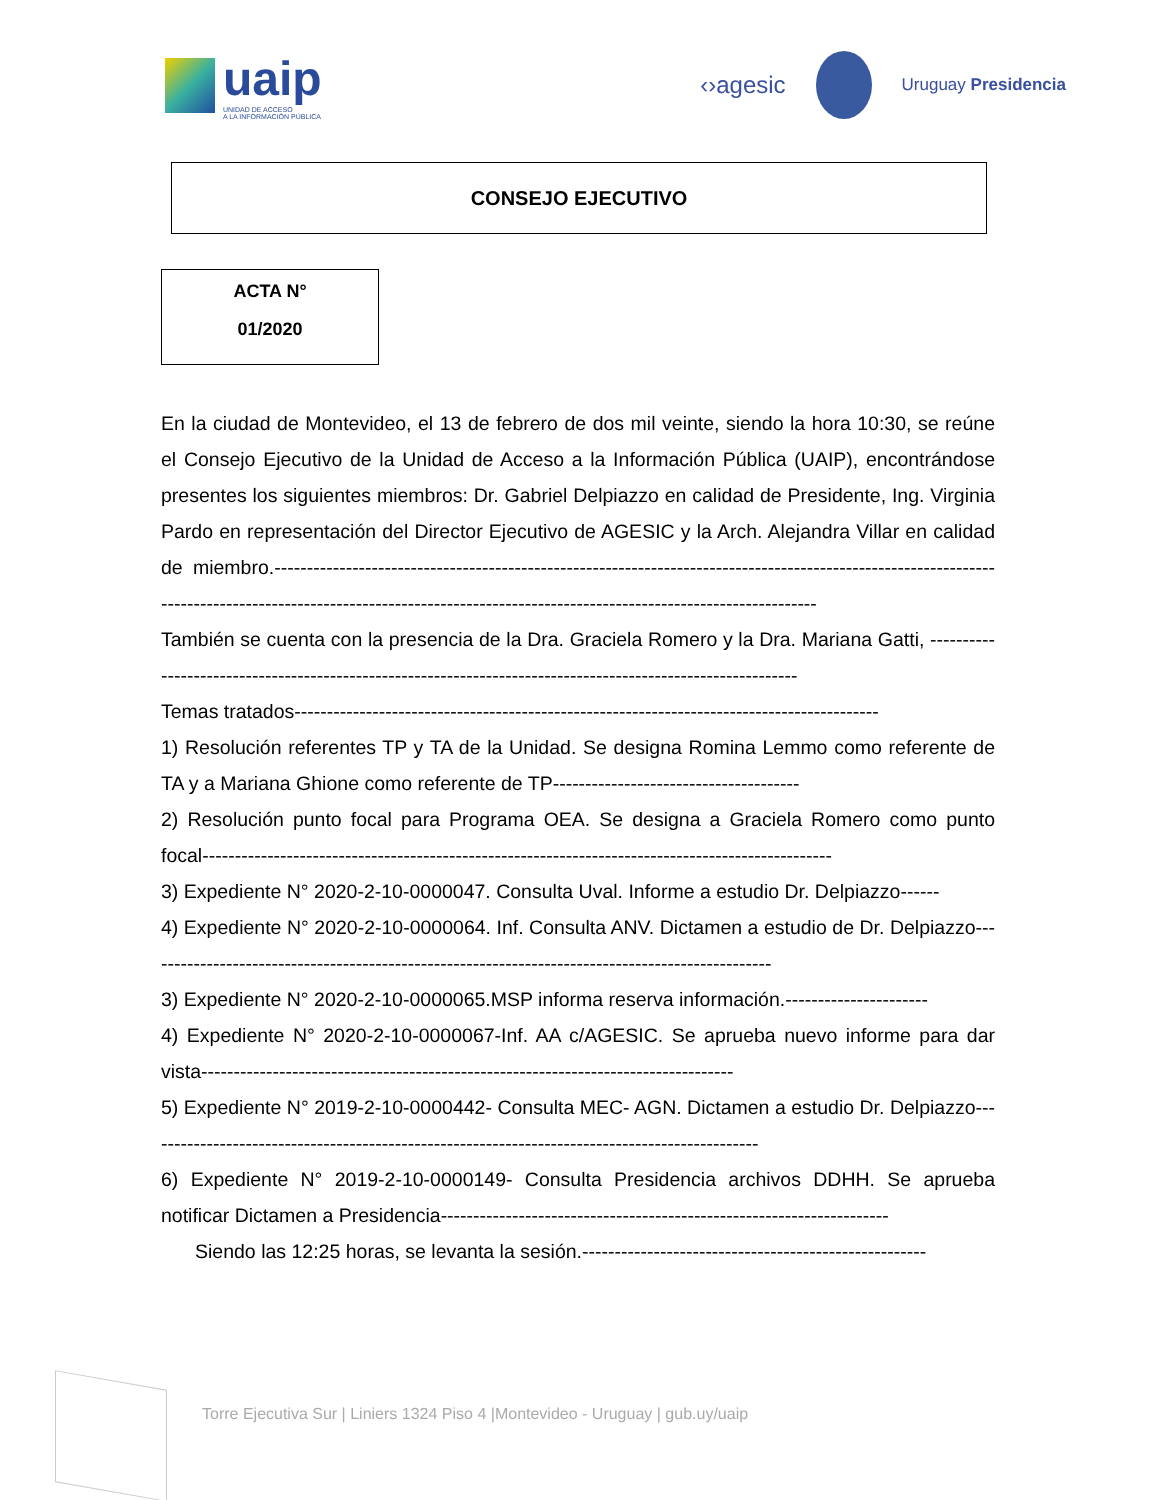uaip
UNIDAD DE ACCESO
A LA INFORMACIÓN PÚBLICA
‹›agesic
Uruguay Presidencia
CONSEJO EJECUTIVO
ACTA N°
01/2020
En la ciudad de Montevideo, el 13 de febrero de dos mil veinte, siendo la hora 10:30, se reúne el Consejo Ejecutivo de la Unidad de Acceso a la Información Pública (UAIP), encontrándose presentes los siguientes miembros: Dr. Gabriel Delpiazzo en calidad de Presidente, Ing. Virginia Pardo en representación del Director Ejecutivo de AGESIC y la Arch. Alejandra Villar en calidad de miembro.--------------------------------------------------------------------------------------------------------------------------------------------------------------------------------------------------------------------
También se cuenta con la presencia de la Dra. Graciela Romero y la Dra. Mariana Gatti, ------------------------------------------------------------------------------------------------------------
Temas tratados------------------------------------------------------------------------------------------
1) Resolución referentes TP y TA de la Unidad. Se designa Romina Lemmo como referente de TA y a Mariana Ghione como referente de TP--------------------------------------
2) Resolución punto focal para Programa OEA. Se designa a Graciela Romero como punto focal-------------------------------------------------------------------------------------------------
3) Expediente N° 2020-2-10-0000047. Consulta Uval. Informe a estudio Dr. Delpiazzo------
4) Expediente N° 2020-2-10-0000064. Inf. Consulta ANV. Dictamen a estudio de Dr. Delpiazzo-------------------------------------------------------------------------------------------------
3) Expediente N° 2020-2-10-0000065.MSP informa reserva información.----------------------
4) Expediente N° 2020-2-10-0000067-Inf. AA c/AGESIC. Se aprueba nuevo informe para dar vista----------------------------------------------------------------------------------
5) Expediente N° 2019-2-10-0000442- Consulta MEC- AGN. Dictamen a estudio Dr. Delpiazzo-----------------------------------------------------------------------------------------------
6) Expediente N° 2019-2-10-0000149- Consulta Presidencia archivos DDHH. Se aprueba notificar Dictamen a Presidencia---------------------------------------------------------------------
Siendo las 12:25 horas, se levanta la sesión.-----------------------------------------------------
Torre Ejecutiva Sur | Liniers 1324 Piso 4 |Montevideo - Uruguay | gub.uy/uaip